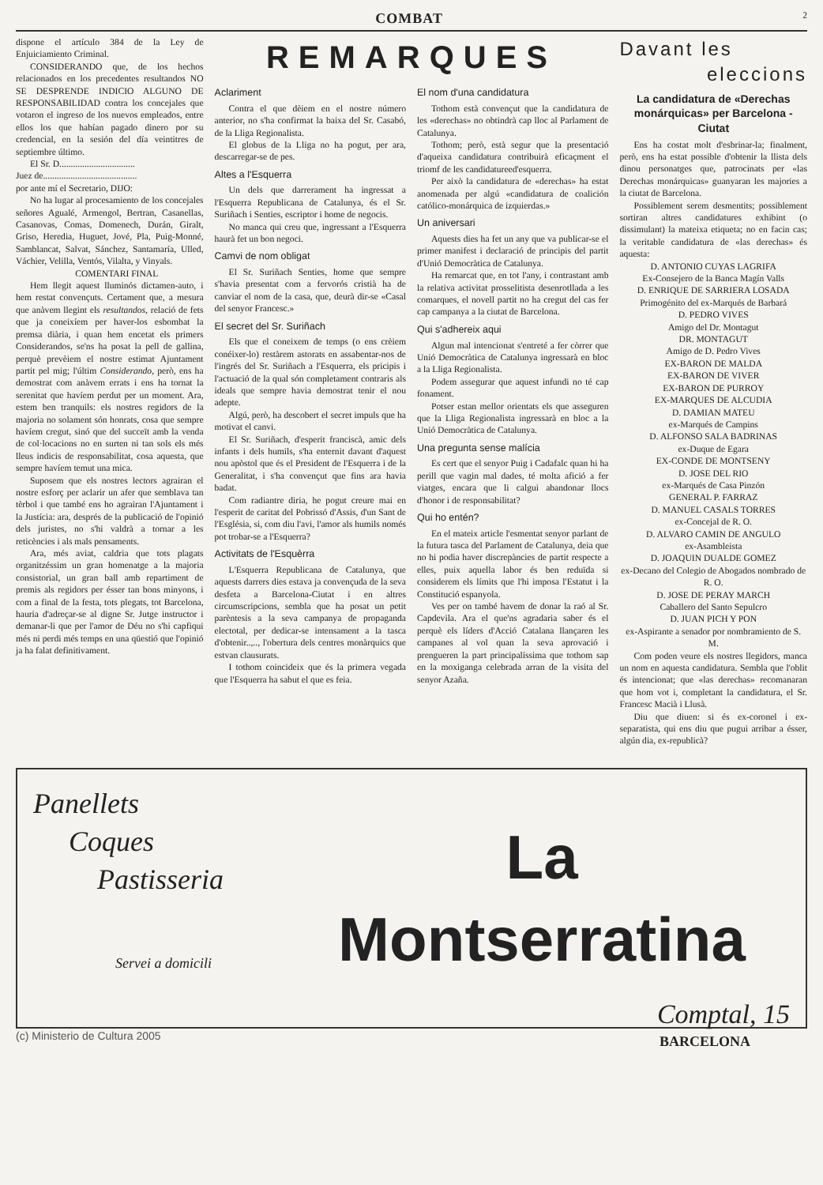COMBAT 2
dispone el artículo 384 de la Ley de Enjuiciamiento Criminal.
CONSIDERANDO que, de los hechos relacionados en los precedentes resultandos NO SE DESPRENDE INDICIO ALGUNO DE RESPONSABILIDAD contra los concejales que votaron el ingreso de los nuevos empleados, entre ellos los que habían pagado dinero por su credencial, en la sesión del día veintitres de septiembre último.
El Sr. D.................................
Juez de.........................................
por ante mí el Secretario, DIJO:
No ha lugar al procesamiento de los concejales señores Agualé, Armengol, Bertran, Casanellas, Casanovas, Comas, Domenech, Durán, Giralt, Griso, Heredia, Huguet, Jové, Pla, Puig-Monné, Samblancat, Salvat, Sánchez, Santamaría, Ulled, Váchier, Velilla, Ventós, Vilalta, y Vinyals.
COMENTARI FINAL
Hem llegit aquest lluminós dictamen-auto, i hem restat convençuts. Certament que, a mesura que anàvem llegint els resultandos, relació de fets que ja coneixíem per haver-los esbombat la premsa diària, i quan hem encetat els primers Considerandos, se'ns ha posat la pell de gallina, perquè prevèiem el nostre estimat Ajuntament partit pel mig; l'últim Considerando, però, ens ha demostrat com anàvem errats i ens ha tornat la serenitat que havíem perdut per un moment. Ara, estem ben tranquils: els nostres regidors de la majoria no solament són honrats, cosa que sempre havíem cregut, sinó que del succeït amb la venda de col·locacions no en surten ni tan sols els més lleus indicis de responsabilitat, cosa aquesta, que sempre havíem temut una mica.
Suposem que els nostres lectors agrairan el nostre esforç per aclarir un afer que semblava tan tèrbol i que també ens ho agrairan l'Ajuntament i la Justícia: ara, després de la publicació de l'opinió dels juristes, no s'hi valdrà a tornar a les reticències i als mals pensaments.
Ara, més aviat, caldria que tots plagats organitzéssim un gran homenatge a la majoria consistorial, un gran ball amb repartiment de premis als regidors per ésser tan bons minyons, i com a final de la festa, tots plegats, tot Barcelona, hauria d'adreçar-se al digne Sr. Jutge instructor i demanar-li que per l'amor de Déu no s'hi capfiqui més ni perdi més temps en una qüestió que l'opinió ja ha falat definitivament.
REMARQUES
Aclariment
Contra el que dèiem en el nostre número anterior, no s'ha confirmat la baixa del Sr. Casabó, de la Lliga Regionalista.
El globus de la Lliga no ha pogut, per ara, descarregar-se de pes.
Altes a l'Esquerra
Un dels que darrerament ha ingressat a l'Esquerra Republicana de Catalunya, és el Sr. Suriñach i Senties, escriptor i home de negocis.
No manca qui creu que, ingressant a l'Esquerra haurà fet un bon negoci.
Camvi de nom obligat
El Sr. Suriñach Senties, home que sempre s'havia presentat com a fervorós cristià ha de canviar el nom de la casa, que, deurà dir-se «Casal del senyor Francesc.»
El secret del Sr. Suriñach
Els que el coneixem de temps (o ens crèiem conéixer-lo) restàrem astorats en assabentar-nos de l'ingrés del Sr. Suriñach a l'Esquerra, els pricipis i l'actuació de la qual són completament contraris als ideals que sempre havia demostrat tenir el nou adepte.
Algú, però, ha descobert el secret impuls que ha motivat el canvi.
El Sr. Suriñach, d'esperit franciscà, amic dels infants i dels humils, s'ha enternit davant d'aquest nou apòstol que és el President de l'Esquerra i de la Generalitat, i s'ha convençut que fins ara havia badat.
Com radiantre diria, he pogut creure mai en l'esperit de caritat del Pobrissó d'Assis, d'un Sant de l'Església, si, com diu l'avi, l'amor als humils només pot trobar-se a l'Esquerra?
Activitats de l'Esquèrra
L'Esquerra Republicana de Catalunya, que aquests darrers dies estava ja convençuda de la seva desfeta a Barcelona-Ciutat i en altres circumscripcions, sembla que ha posat un petit parèntesis a la seva campanya de propaganda electotal, per dedicar-se intensament a la tasca d'obtenir..,.., l'obertura dels centres monàrquics que estvan clausurats.
I tothom coincideix que és la primera vegada que l'Esquerra ha sabut el que es feia.
El nom d'una candidatura
Tothom està convençut que la candidatura de les «derechas» no obtindrà cap lloc al Parlament de Catalunya.
Tothom; però, està segur que la presentació d'aqueixa candidatura contribuirà eficaçment el triomf de les candidatureed'esquerra.
Per això la candidatura de «derechas» ha estat anomenada per algú «candidatura de coalición católico-monárquica de izquierdas.»
Un aniversari
Aquests dies ha fet un any que va publicar-se el primer manifest i declaració de principis del partit d'Unió Democràtica de Catalunya.
Ha remarcat que, en tot l'any, i contrastant amb la relativa activitat prosselitista desenrotllada a les comarques, el novell partit no ha cregut del cas fer cap campanya a la ciutat de Barcelona.
Qui s'adhereix aqui
Algun mal intencionat s'entreté a fer còrrer que Unió Democràtica de Catalunya ingressarà en bloc a la Lliga Regionalista.
Podem assegurar que aquest infundi no té cap fonament.
Potser estan mellor orientats els que asseguren que la Lliga Regionalista ingressarà en bloc a la Unió Democràtica de Catalunya.
Una pregunta sense malícia
Es cert que el senyor Puig i Cadafalc quan hi ha perill que vagin mal dades, té molta afició a fer viatges, encara que li calgui abandonar llocs d'honor i de responsabilitat?
Qui ho entén?
En el mateix article l'esmentat senyor parlant de la futura tasca del Parlament de Catalunya, deia que no hi podia haver discrepàncies de partit respecte a elles, puix aquella labor és ben reduïda si considerem els límits que l'hi imposa l'Estatut i la Constitució espanyola.
Ves per on també havem de donar la raó al Sr. Capdevila. Ara el que'ns agradaria saber és el perquè els líders d'Acció Catalana llançaren les campanes al vol quan la seva aprovació i prengueren la part principalíssima que tothom sap en la moxiganga celebrada arran de la visita del senyor Azaña.
Davant les
eleccions
La candidatura de «Derechas monárquicas» per Barcelona - Ciutat
Ens ha costat molt d'esbrinar-la; finalment, però, ens ha estat possible d'obtenir la llista dels dinou personatges que, patrocinats per «las Derechas monárquicas» guanyaran les majories a la ciutat de Barcelona.
Possiblement serem desmentits; possiblement sortiran altres candidatures exhibint (o dissimulant) la mateixa etiqueta; no en facin cas; la veritable candidatura de «las derechas» és aquesta:
D. ANTONIO CUYAS LAGRIFA
Ex-Consejero de la Banca Magín Valls
D. ENRIQUE DE SARRIERA LOSADA
Primogénito del ex-Marqués de Barbará
D. PEDRO VIVES
Amigo del Dr. Montagut
DR. MONTAGUT
Amigo de D. Pedro Vives
EX-BARON DE MALDA
EX-BARON DE VIVER
EX-BARON DE PURROY
EX-MARQUES DE ALCUDIA
D. DAMIAN MATEU
ex-Marqués de Campins
D. ALFONSO SALA BADRINAS
ex-Duque de Egara
EX-CONDE DE MONTSENY
D. JOSE DEL RIO
ex-Marqués de Casa Pinzón
GENERAL P. FARRAZ
D. MANUEL CASALS TORRES
ex-Concejal de R. O.
D. ALVARO CAMIN DE ANGULO
ex-Asambleista
D. JOAQUIN DUALDE GOMEZ
ex-Decano del Colegio de Abogados nombrado de R. O.
D. JOSE DE PERAY MARCH
Caballero del Santo Sepulcro
D. JUAN PICH Y PON
ex-Aspirante a senador por nombramiento de S. M.
Com poden veure els nostres llegidors, manca un nom en aquesta candidatura. Sembla que l'oblit és intencionat; que «las derechas» recomanaran que hom vot i, completant la candidatura, el Sr. Francesc Macià i Llusà.
Diu que diuen: si és ex-coronel i ex-separatista, qui ens diu que pugui arribar a ésser, algún dia, ex-republicà?
Panellets
Coques
Pastisseria
Servei a domicili
La Montserratina
Comptal, 15
BARCELONA
(c) Ministerio de Cultura 2005